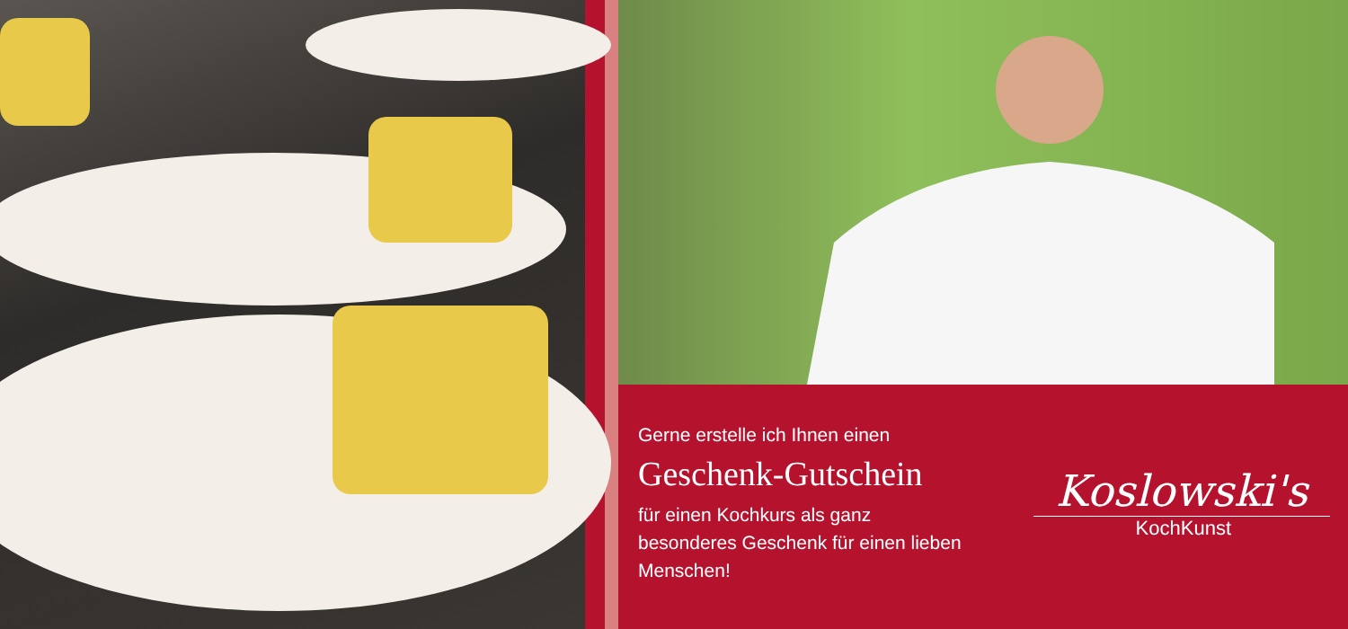Gerne erstelle ich Ihnen einen
Geschenk-Gutschein
für einen Kochkurs als ganz
besonderes Geschenk für einen lieben
Menschen!
Koslowski's
KochKunst